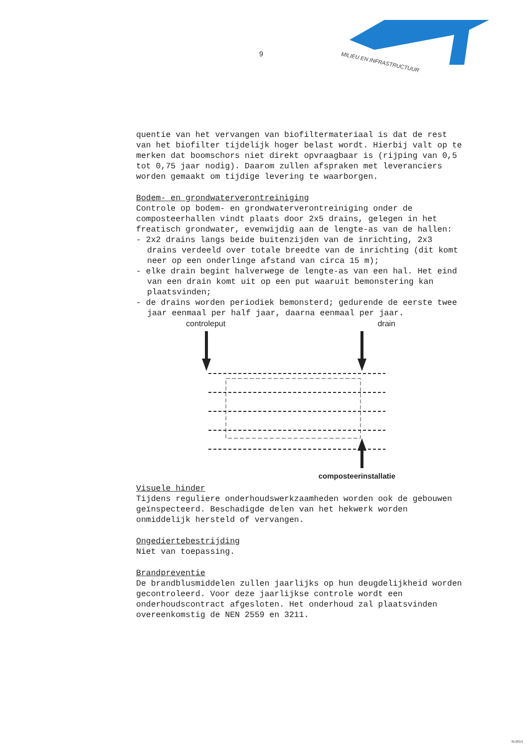9
MILIEU EN INFRASTRUCTUUR
quentie van het vervangen van biofiltermateriaal is dat de rest van het biofilter tijdelijk hoger belast wordt. Hierbij valt op te merken dat boomschors niet direkt opvraagbaar is (rijping van 0,5 tot 0,75 jaar nodig). Daarom zullen afspraken met leveranciers worden gemaakt om tijdige levering te waarborgen.
Bodem- en grondwaterverontreiniging
Controle op bodem- en grondwaterverontreiniging onder de composteerhallen vindt plaats door 2x5 drains, gelegen in het freatisch grondwater, evenwijdig aan de lengte-as van de hallen:
- 2x2 drains langs beide buitenzijden van de inrichting, 2x3 drains verdeeld over totale breedte van de inrichting (dit komt neer op een onderlinge afstand van circa 15 m);
- elke drain begint halverwege de lengte-as van een hal. Het eind van een drain komt uit op een put waaruit bemonstering kan plaatsvinden;
- de drains worden periodiek bemonsterd; gedurende de eerste twee jaar eenmaal per half jaar, daarna eenmaal per jaar.
controleput drain
composteerinstallatie
Visuele hinder
Tijdens reguliere onderhoudswerkzaamheden worden ook de gebouwen geïnspecteerd. Beschadigde delen van het hekwerk worden onmiddelijk hersteld of vervangen.
Ongediertebestrijding
Niet van toepassing.
Brandpreventie
De brandblusmiddelen zullen jaarlijks op hun deugdelijkheid worden gecontroleerd. Voor deze jaarlijkse controle wordt een onderhoudscontract afgesloten. Het onderhoud zal plaatsvinden overeenkomstig de NEN 2559 en 3211.
91.021/1